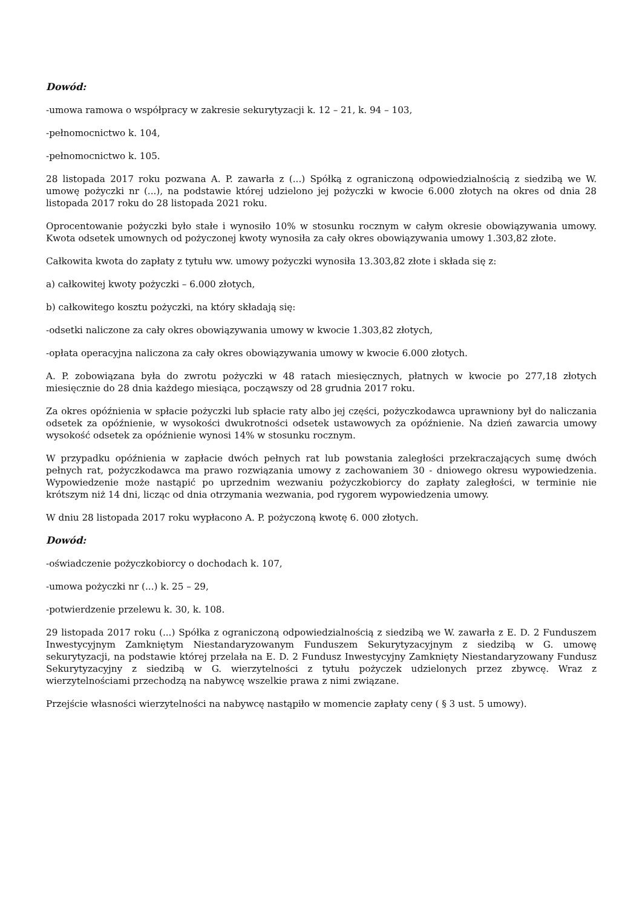Dowód:
-umowa ramowa o współpracy w zakresie sekurytyzacji k. 12 – 21, k. 94 – 103,
-pełnomocnictwo k. 104,
-pełnomocnictwo k. 105.
28 listopada 2017 roku pozwana A. P. zawarła z (...) Spółką z ograniczoną odpowiedzialnością z siedzibą we W. umowę pożyczki nr (...), na podstawie której udzielono jej pożyczki w kwocie 6.000 złotych na okres od dnia 28 listopada 2017 roku do 28 listopada 2021 roku.
Oprocentowanie pożyczki było stałe i wynosiło 10% w stosunku rocznym w całym okresie obowiązywania umowy. Kwota odsetek umownych od pożyczonej kwoty wynosiła za cały okres obowiązywania umowy 1.303,82 złote.
Całkowita kwota do zapłaty z tytułu ww. umowy pożyczki wynosiła 13.303,82 złote i składa się z:
a) całkowitej kwoty pożyczki – 6.000 złotych,
b) całkowitego kosztu pożyczki, na który składają się:
-odsetki naliczone za cały okres obowiązywania umowy w kwocie 1.303,82 złotych,
-opłata operacyjna naliczona za cały okres obowiązywania umowy w kwocie 6.000 złotych.
A. P. zobowiązana była do zwrotu pożyczki w 48 ratach miesięcznych, płatnych w kwocie po 277,18 złotych miesięcznie do 28 dnia każdego miesiąca, począwszy od 28 grudnia 2017 roku.
Za okres opóźnienia w spłacie pożyczki lub spłacie raty albo jej części, pożyczkodawca uprawniony był do naliczania odsetek za opóźnienie, w wysokości dwukrotności odsetek ustawowych za opóźnienie. Na dzień zawarcia umowy wysokość odsetek za opóźnienie wynosi 14% w stosunku rocznym.
W przypadku opóźnienia w zapłacie dwóch pełnych rat lub powstania zaległości przekraczających sumę dwóch pełnych rat, pożyczkodawca ma prawo rozwiązania umowy z zachowaniem 30 - dniowego okresu wypowiedzenia. Wypowiedzenie może nastąpić po uprzednim wezwaniu pożyczkobiorcy do zapłaty zaległości, w terminie nie krótszym niż 14 dni, licząc od dnia otrzymania wezwania, pod rygorem wypowiedzenia umowy.
W dniu 28 listopada 2017 roku wypłacono A. P. pożyczoną kwotę 6. 000 złotych.
Dowód:
-oświadczenie pożyczkobiorcy o dochodach k. 107,
-umowa pożyczki nr (...) k. 25 – 29,
-potwierdzenie przelewu k. 30, k. 108.
29 listopada 2017 roku (...) Spółka z ograniczoną odpowiedzialnością z siedzibą we W. zawarła z E. D. 2 Funduszem Inwestycyjnym Zamkniętym Niestandaryzowanym Funduszem Sekurytyzacyjnym z siedzibą w G. umowę sekurytyzacji, na podstawie której przelała na E. D. 2 Fundusz Inwestycyjny Zamknięty Niestandaryzowany Fundusz Sekurytyzacyjny z siedzibą w G. wierzytelności z tytułu pożyczek udzielonych przez zbywcę. Wraz z wierzytelnościami przechodzą na nabywcę wszelkie prawa z nimi związane.
Przejście własności wierzytelności na nabywcę nastąpiło w momencie zapłaty ceny ( § 3 ust. 5 umowy).